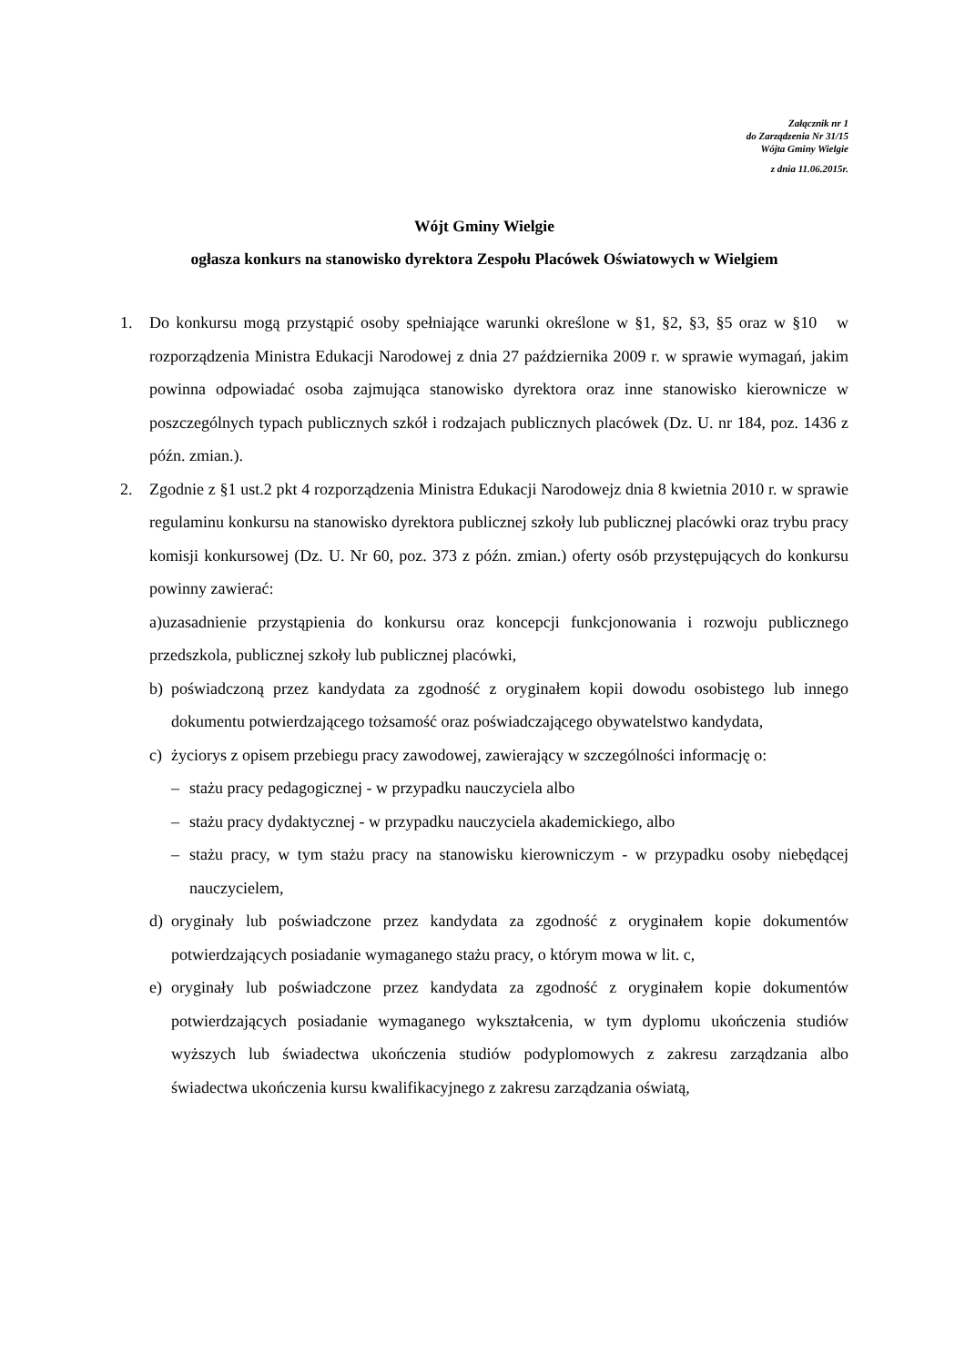Załącznik nr 1
do Zarządzenia Nr 31/15
Wójta Gminy Wielgie
z dnia 11.06.2015r.
Wójt Gminy Wielgie
ogłasza konkurs na stanowisko dyrektora Zespołu Placówek Oświatowych w Wielgiem
1. Do konkursu mogą przystąpić osoby spełniające warunki określone w §1, §2, §3, §5 oraz w §10 w rozporządzenia Ministra Edukacji Narodowej z dnia 27 października 2009 r. w sprawie wymagań, jakim powinna odpowiadać osoba zajmująca stanowisko dyrektora oraz inne stanowisko kierownicze w poszczególnych typach publicznych szkół i rodzajach publicznych placówek (Dz. U. nr 184, poz. 1436 z późn. zmian.).
2. Zgodnie z §1 ust.2 pkt 4 rozporządzenia Ministra Edukacji Narodowejz dnia 8 kwietnia 2010 r. w sprawie regulaminu konkursu na stanowisko dyrektora publicznej szkoły lub publicznej placówki oraz trybu pracy komisji konkursowej (Dz. U. Nr 60, poz. 373 z późn. zmian.) oferty osób przystępujących do konkursu powinny zawierać:
a)uzasadnienie przystąpienia do konkursu oraz koncepcji funkcjonowania i rozwoju publicznego przedszkola, publicznej szkoły lub publicznej placówki,
b) poświadczoną przez kandydata za zgodność z oryginałem kopii dowodu osobistego lub innego dokumentu potwierdzającego tożsamość oraz poświadczającego obywatelstwo kandydata,
c) życiorys z opisem przebiegu pracy zawodowej, zawierający w szczególności informację o:
– stażu pracy pedagogicznej - w przypadku nauczyciela albo
– stażu pracy dydaktycznej - w przypadku nauczyciela akademickiego, albo
– stażu pracy, w tym stażu pracy na stanowisku kierowniczym - w przypadku osoby niebędącej nauczycielem,
d) oryginały lub poświadczone przez kandydata za zgodność z oryginałem kopie dokumentów potwierdzających posiadanie wymaganego stażu pracy, o którym mowa w lit. c,
e) oryginały lub poświadczone przez kandydata za zgodność z oryginałem kopie dokumentów potwierdzających posiadanie wymaganego wykształcenia, w tym dyplomu ukończenia studiów wyższych lub świadectwa ukończenia studiów podyplomowych z zakresu zarządzania albo świadectwa ukończenia kursu kwalifikacyjnego z zakresu zarządzania oświatą,